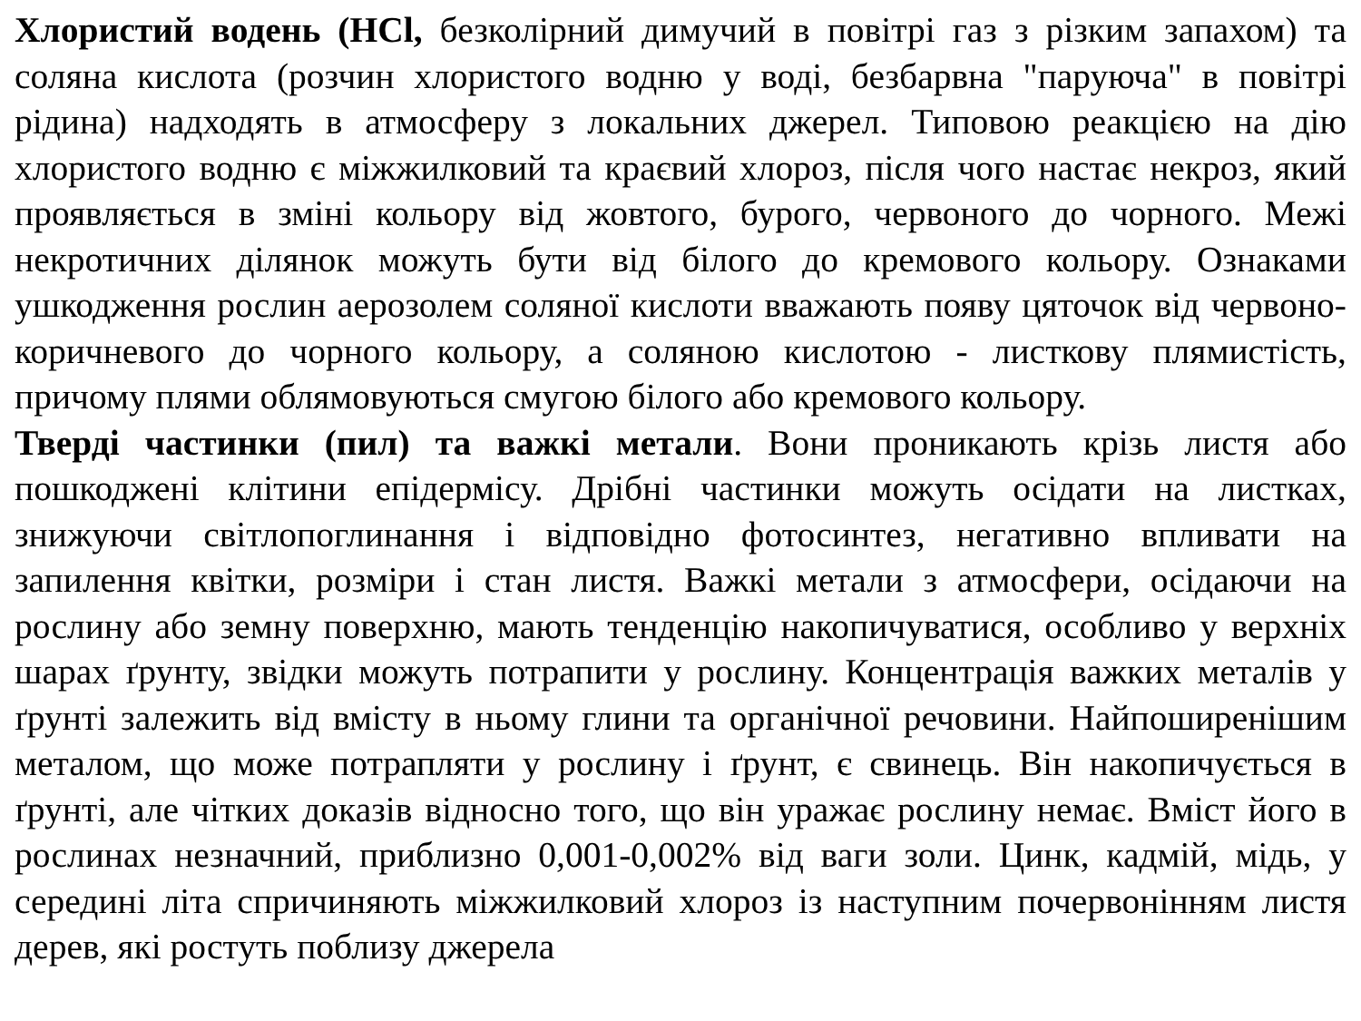Хлористий водень (HCl, безколірний димучий в повітрі газ з різким запахом) та соляна кислота (розчин хлористого водню у воді, безбарвна "паруюча" в повітрі рідина) надходять в атмосферу з локальних джерел. Типовою реакцією на дію хлористого водню є міжжилковий та краєвий хлороз, після чого настає некроз, який проявляється в зміні кольору від жовтого, бурого, червоного до чорного. Межі некротичних ділянок можуть бути від білого до кремового кольору. Ознаками ушкодження рослин аерозолем соляної кислоти вважають появу цяточок від червоно-коричневого до чорного кольору, а соляною кислотою - листкову плямистість, причому плями облямовуються смугою білого або кремового кольору.
Тверді частинки (пил) та важкі метали. Вони проникають крізь листя або пошкоджені клітини епідермісу. Дрібні частинки можуть осідати на листках, знижуючи світлопоглинання і відповідно фотосинтез, негативно впливати на запилення квітки, розміри і стан листя. Важкі метали з атмосфери, осідаючи на рослину або земну поверхню, мають тенденцію накопичуватися, особливо у верхніх шарах ґрунту, звідки можуть потрапити у рослину. Концентрація важких металів у ґрунті залежить від вмісту в ньому глини та органічної речовини. Найпоширенішим металом, що може потрапляти у рослину і ґрунт, є свинець. Він накопичується в ґрунті, але чітких доказів відносно того, що він уражає рослину немає. Вміст його в рослинах незначний, приблизно 0,001-0,002% від ваги золи. Цинк, кадмій, мідь, у середині літа спричиняють міжжилковий хлороз із наступним почервонінням листя дерев, які ростуть поблизу джерела